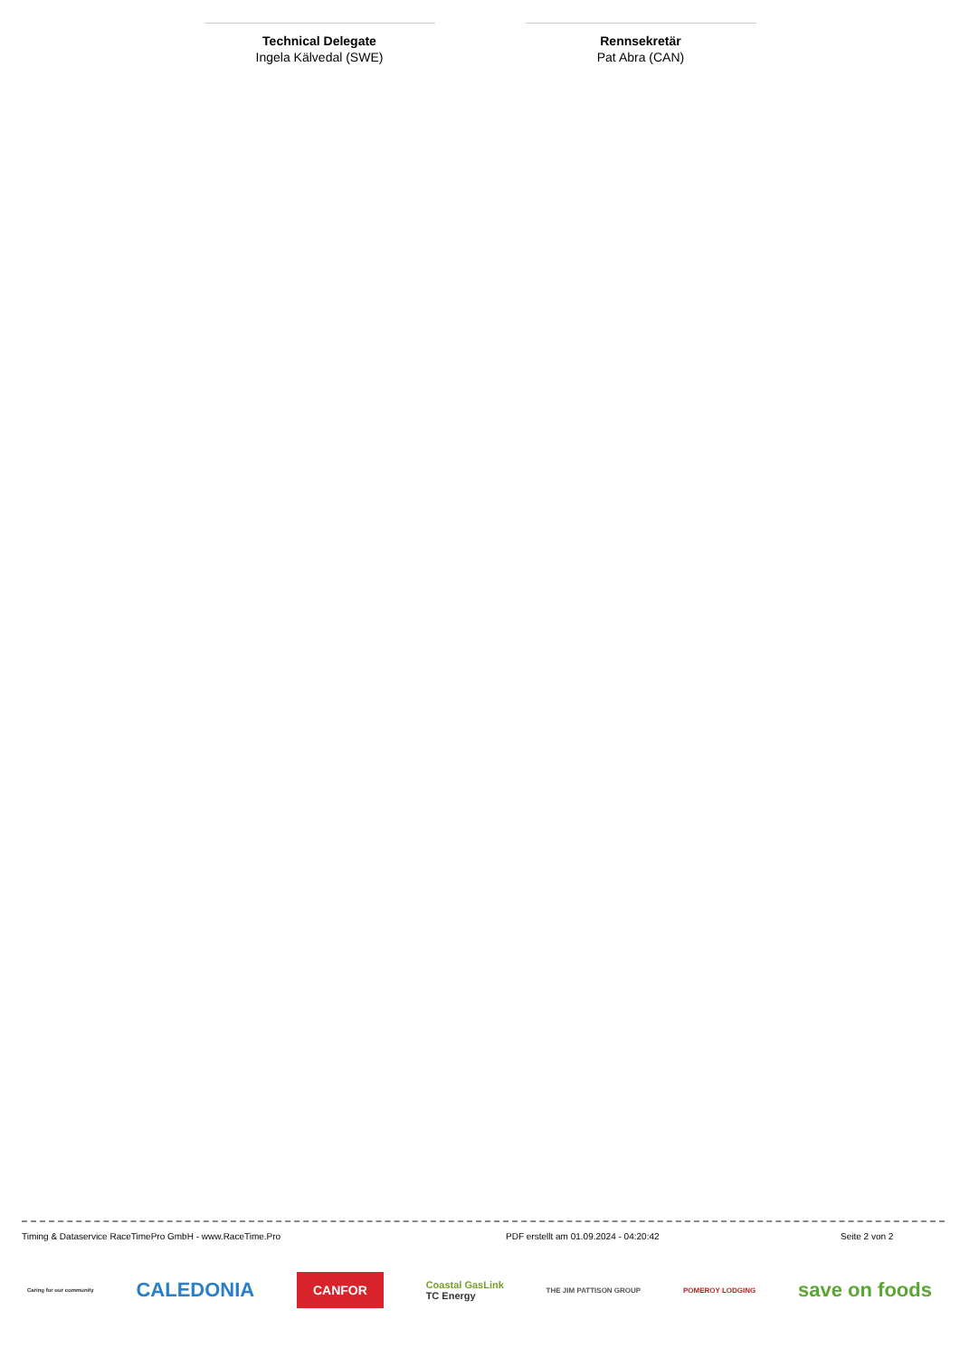Technical Delegate
Ingela Kälvedal (SWE)
Rennsekretär
Pat Abra (CAN)
Timing & Dataservice RaceTimePro GmbH - www.RaceTime.Pro PDF erstellt am 01.09.2024 - 04:20:42 Seite 2 von 2
Caring for our community CALEDONIA CANFOR Coastal GasLink
TC Energy THE JIM PATTISON GROUP POMEROY LODGING save on foods